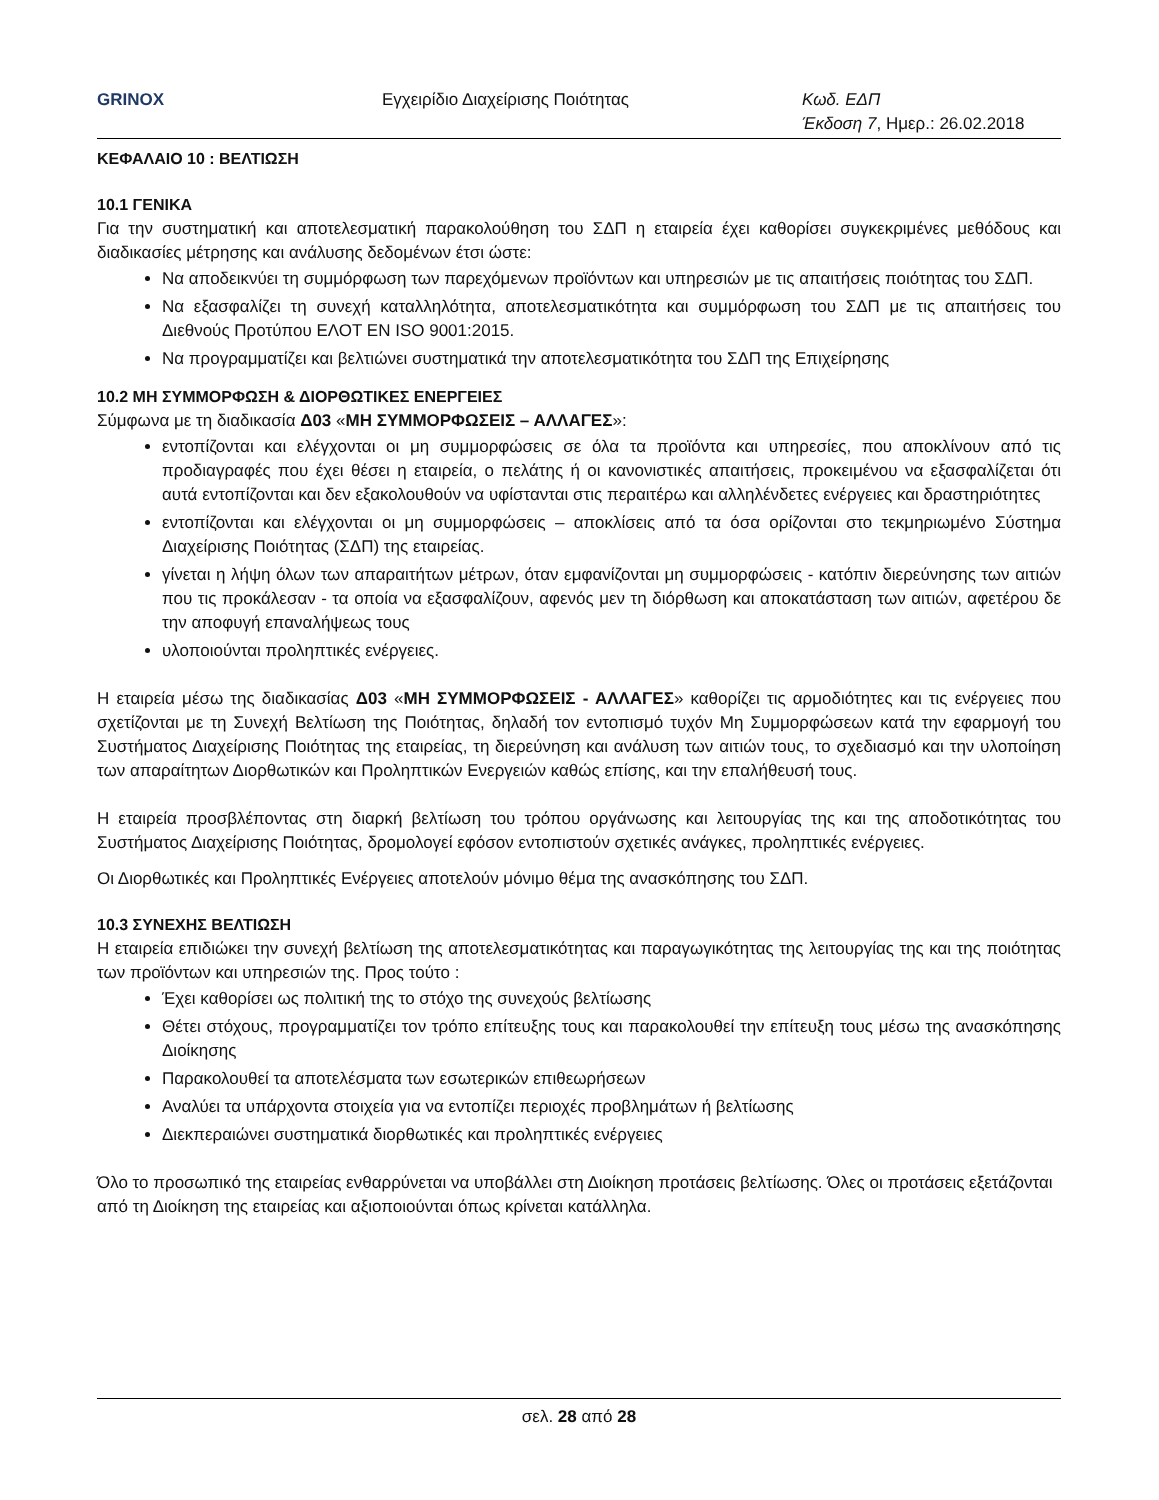GRINOX Εγχειρίδιο Διαχείρισης Ποιότητας Κωδ. ΕΔΠ
Έκδοση 7, Ημερ.: 26.02.2018
ΚΕΦΑΛΑΙΟ 10 : ΒΕΛΤΙΩΣΗ
10.1 ΓΕΝΙΚΑ
Για την συστηματική και αποτελεσματική παρακολούθηση του ΣΔΠ η εταιρεία έχει καθορίσει συγκεκριμένες μεθόδους και διαδικασίες μέτρησης και ανάλυσης δεδομένων έτσι ώστε:
Να αποδεικνύει τη συμμόρφωση των παρεχόμενων προϊόντων και υπηρεσιών με τις απαιτήσεις ποιότητας του ΣΔΠ.
Να εξασφαλίζει τη συνεχή καταλληλότητα, αποτελεσματικότητα και συμμόρφωση του ΣΔΠ με τις απαιτήσεις του Διεθνούς Προτύπου ΕΛΟΤ EN ISO 9001:2015.
Να προγραμματίζει και βελτιώνει συστηματικά την αποτελεσματικότητα του ΣΔΠ της Επιχείρησης
10.2 ΜΗ ΣΥΜΜΟΡΦΩΣΗ & ΔΙΟΡΘΩΤΙΚΕΣ ΕΝΕΡΓΕΙΕΣ
Σύμφωνα με τη διαδικασία Δ03 «ΜΗ ΣΥΜΜΟΡΦΩΣΕΙΣ – ΑΛΛΑΓΕΣ»:
εντοπίζονται και ελέγχονται οι μη συμμορφώσεις σε όλα τα προϊόντα και υπηρεσίες, που αποκλίνουν από τις προδιαγραφές που έχει θέσει η εταιρεία, ο πελάτης ή οι κανονιστικές απαιτήσεις, προκειμένου να εξασφαλίζεται ότι αυτά εντοπίζονται και δεν εξακολουθούν να υφίστανται στις περαιτέρω και αλληλένδετες ενέργειες και δραστηριότητες
εντοπίζονται και ελέγχονται οι μη συμμορφώσεις – αποκλίσεις από τα όσα ορίζονται στο τεκμηριωμένο Σύστημα Διαχείρισης Ποιότητας (ΣΔΠ) της εταιρείας.
γίνεται η λήψη όλων των απαραιτήτων μέτρων, όταν εμφανίζονται μη συμμορφώσεις - κατόπιν διερεύνησης των αιτιών που τις προκάλεσαν - τα οποία να εξασφαλίζουν, αφενός μεν τη διόρθωση και αποκατάσταση των αιτιών, αφετέρου δε την αποφυγή επαναλήψεως τους
υλοποιούνται προληπτικές ενέργειες.
Η εταιρεία μέσω της διαδικασίας Δ03 «ΜΗ ΣΥΜΜΟΡΦΩΣΕΙΣ - ΑΛΛΑΓΕΣ» καθορίζει τις αρμοδιότητες και τις ενέργειες που σχετίζονται με τη Συνεχή Βελτίωση της Ποιότητας, δηλαδή τον εντοπισμό τυχόν Μη Συμμορφώσεων κατά την εφαρμογή του Συστήματος Διαχείρισης Ποιότητας της εταιρείας, τη διερεύνηση και ανάλυση των αιτιών τους, το σχεδιασμό και την υλοποίηση των απαραίτητων Διορθωτικών και Προληπτικών Ενεργειών καθώς επίσης, και την επαλήθευσή τους.
Η εταιρεία προσβλέποντας στη διαρκή βελτίωση του τρόπου οργάνωσης και λειτουργίας της και της αποδοτικότητας του Συστήματος Διαχείρισης Ποιότητας, δρομολογεί εφόσον εντοπιστούν σχετικές ανάγκες, προληπτικές ενέργειες.
Οι Διορθωτικές και Προληπτικές Ενέργειες αποτελούν μόνιμο θέμα της ανασκόπησης του ΣΔΠ.
10.3 ΣΥΝΕΧΗΣ ΒΕΛΤΙΩΣΗ
Η εταιρεία επιδιώκει την συνεχή βελτίωση της αποτελεσματικότητας και παραγωγικότητας της λειτουργίας της και της ποιότητας των προϊόντων και υπηρεσιών της. Προς τούτο :
Έχει καθορίσει ως πολιτική της το στόχο της συνεχούς βελτίωσης
Θέτει στόχους, προγραμματίζει τον τρόπο επίτευξης τους και παρακολουθεί την επίτευξη τους μέσω της ανασκόπησης Διοίκησης
Παρακολουθεί τα αποτελέσματα των εσωτερικών επιθεωρήσεων
Αναλύει τα υπάρχοντα στοιχεία για να εντοπίζει περιοχές προβλημάτων ή βελτίωσης
Διεκπεραιώνει συστηματικά διορθωτικές και προληπτικές ενέργειες
Όλο το προσωπικό της εταιρείας ενθαρρύνεται να υποβάλλει στη Διοίκηση προτάσεις βελτίωσης. Όλες οι προτάσεις εξετάζονται από τη Διοίκηση της εταιρείας και αξιοποιούνται όπως κρίνεται κατάλληλα.
σελ. 28 από 28